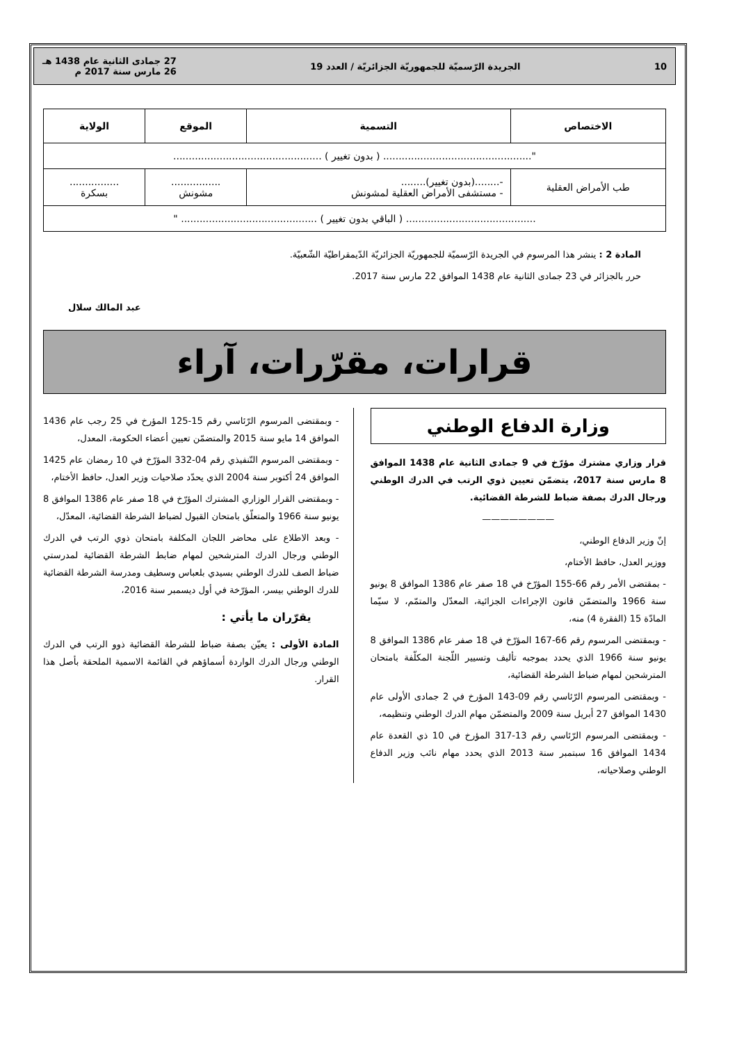10 الجريدة الرّسميّة للجمهوريّة الجزائريّة / العدد 19 27 جمادى الثانية عام 1438 هـ
26 مارس سنة 2017 م
| الاختصاص | التسمية | الموقع | الولاية |
| --- | --- | --- | --- |
| "................................................ ( بدون تغيير ) ................................................ | | | |
| طب الأمراض العقلية | -........(بدون تغيير)........ - مستشفى الأمراض العقلية لمشونش | ................ مشونش | ................ بسكرة |
| .......................................... ( الباقي بدون تغيير ) ............................................ " | | | |
المادة 2 : ينشر هذا المرسوم في الجريدة الرّسميّة للجمهوريّة الجزائريّة الدّيمقراطيّة الشّعبيّة.
حرر بالجزائر في 23 جمادى الثانية عام 1438 الموافق 22 مارس سنة 2017.
عبد المالك سلال
قرارات، مقرّرات، آراء
وزارة الدفاع الوطني
قرار وزاري مشترك مؤرّخ في 9 جمادى الثانية عام 1438 الموافق 8 مارس سنة 2017، يتضمّن تعيين ذوي الرتب في الدرك الوطني ورجال الدرك بصفة ضباط للشرطة القضائية.
————————
إنّ وزير الدفاع الوطني،
ووزير العدل، حافظ الأختام،
- بمقتضى الأمر رقم 66-155 المؤرّخ في 18 صفر عام 1386 الموافق 8 يونيو سنة 1966 والمتضمّن قانون الإجراءات الجزائية، المعدّل والمتمّم، لا سيّما المادّة 15 (الفقرة 4) منه،
- وبمقتضى المرسوم رقم 66-167 المؤرّخ في 18 صفر عام 1386 الموافق 8 يونيو سنة 1966 الذي يحدد بموجبه تأليف وتسيير اللّجنة المكلّفة بامتحان المترشحين لمهام ضباط الشرطة القضائية،
- وبمقتضى المرسوم الرّئاسي رقم 09-143 المؤرخ في 2 جمادى الأولى عام 1430 الموافق 27 أبريل سنة 2009 والمتضمّن مهام الدرك الوطني وتنظيمه،
- وبمقتضى المرسوم الرّئاسي رقم 13-317 المؤرخ في 10 ذي القعدة عام 1434 الموافق 16 سبتمبر سنة 2013 الذي يحدد مهام نائب وزير الدفاع الوطني وصلاحياته،
- وبمقتضى المرسوم الرّئاسي رقم 15-125 المؤرخ في 25 رجب عام 1436 الموافق 14 مايو سنة 2015 والمتضمّن تعيين أعضاء الحكومة، المعدل،
- وبمقتضى المرسوم التّنفيذي رقم 04-332 المؤرّخ في 10 رمضان عام 1425 الموافق 24 أكتوبر سنة 2004 الذي يحدّد صلاحيات وزير العدل، حافظ الأختام،
- وبمقتضى القرار الوزاري المشترك المؤرّخ في 18 صفر عام 1386 الموافق 8 يونيو سنة 1966 والمتعلّق بامتحان القبول لضباط الشرطة القضائية، المعدّل،
- وبعد الاطلاع على محاضر اللجان المكلفة بامتحان ذوي الرتب في الدرك الوطني ورجال الدرك المترشحين لمهام ضابط الشرطة القضائية لمدرستي ضباط الصف للدرك الوطني بسيدي بلعباس وسطيف ومدرسة الشرطة القضائية للدرك الوطني بيسر، المؤرّخة في أول ديسمبر سنة 2016،
يقرّران ما يأتي :
المادة الأولى : يعيّن بصفة ضباط للشرطة القضائية ذوو الرتب في الدرك الوطني ورجال الدرك الواردة أسماؤهم في القائمة الاسمية الملحقة بأصل هذا القرار.